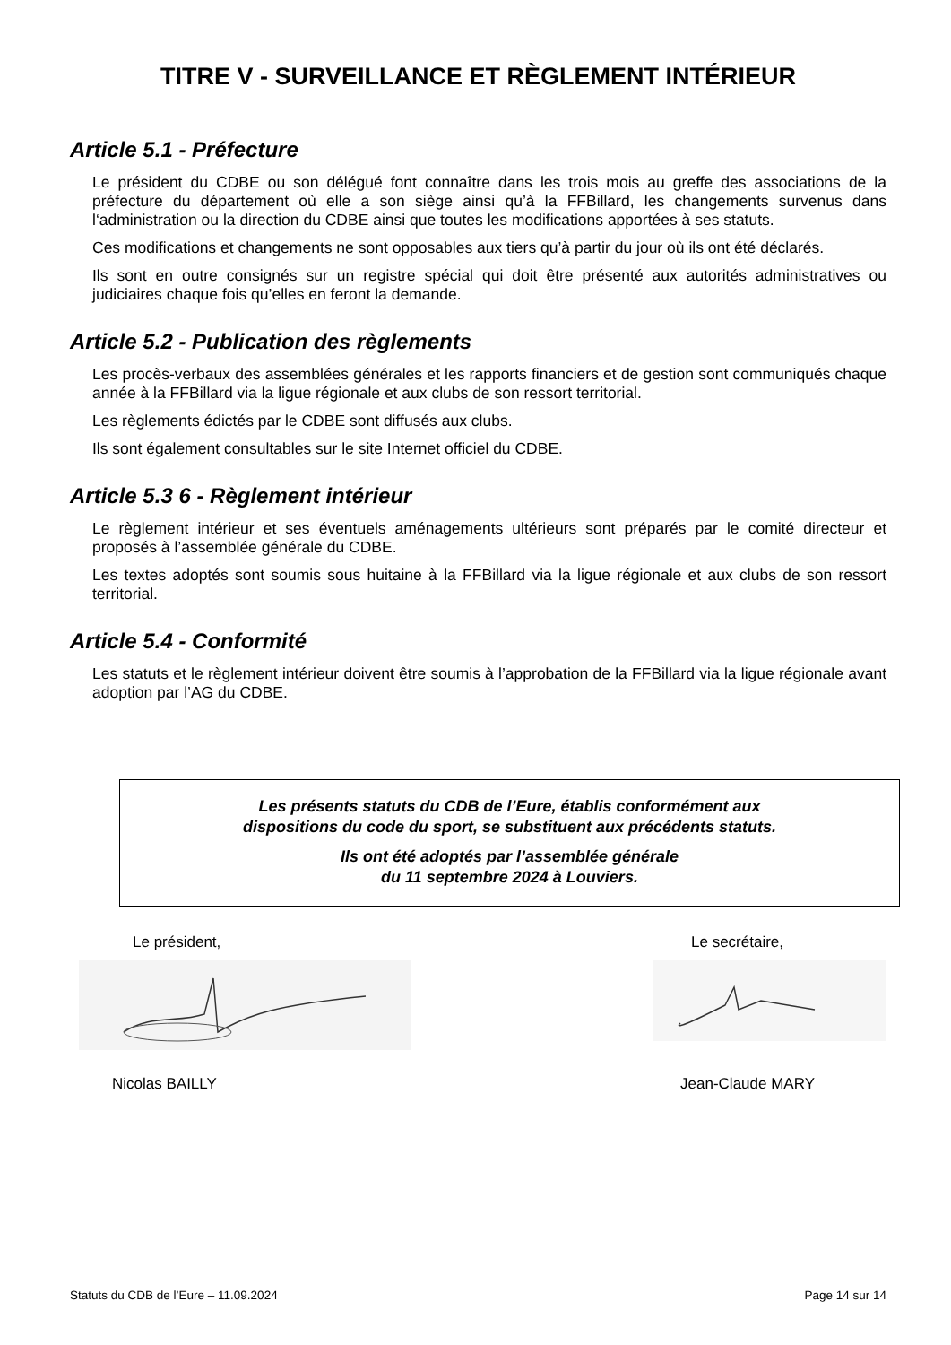TITRE V - SURVEILLANCE ET RÈGLEMENT INTÉRIEUR
Article 5.1 - Préfecture
Le président du CDBE ou son délégué font connaître dans les trois mois au greffe des associations de la préfecture du département où elle a son siège ainsi qu’à la FFBillard, les changements survenus dans l‘administration ou la direction du CDBE ainsi que toutes les modifications apportées à ses statuts.
Ces modifications et changements ne sont opposables aux tiers qu’à partir du jour où ils ont été déclarés.
Ils sont en outre consignés sur un registre spécial qui doit être présenté aux autorités administratives ou judiciaires chaque fois qu’elles en feront la demande.
Article 5.2 - Publication des règlements
Les procès-verbaux des assemblées générales et les rapports financiers et de gestion sont communiqués chaque année à la FFBillard via la ligue régionale et aux clubs de son ressort territorial.
Les règlements édictés par le CDBE sont diffusés aux clubs.
Ils sont également consultables sur le site Internet officiel du CDBE.
Article 5.3 6 - Règlement intérieur
Le règlement intérieur et ses éventuels aménagements ultérieurs sont préparés par le comité directeur et proposés à l’assemblée générale du CDBE.
Les textes adoptés sont soumis sous huitaine à la FFBillard via la ligue régionale et aux clubs de son ressort territorial.
Article 5.4 - Conformité
Les statuts et le règlement intérieur doivent être soumis à l’approbation de la FFBillard via la ligue régionale avant adoption par l’AG du CDBE.
Les présents statuts du CDB de l’Eure, établis conformément aux
dispositions du code du sport, se substituent aux précédents statuts.
Ils ont été adoptés par l’assemblée générale
du 11 septembre 2024 à Louviers.
Le président, Le secrétaire,
Nicolas BAILLY Jean-Claude MARY
Statuts du CDB de l’Eure – 11.09.2024 Page 14 sur 14